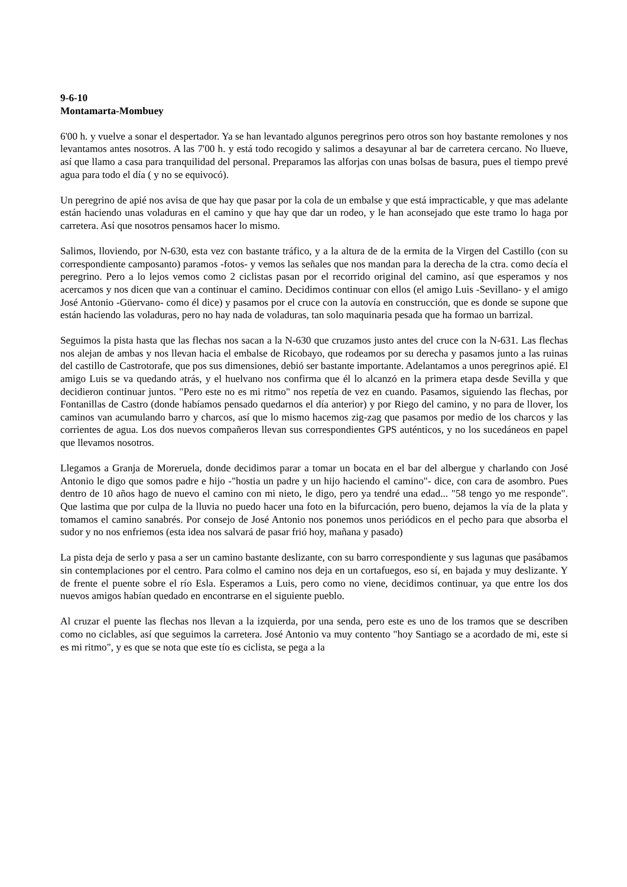9-6-10
Montamarta-Mombuey
6'00 h. y vuelve a sonar el despertador. Ya se han levantado algunos peregrinos pero otros son hoy bastante remolones y nos levantamos antes nosotros. A las 7'00 h. y está todo recogido y salimos a desayunar al bar de carretera cercano. No llueve, así que llamo a casa para tranquilidad del personal. Preparamos las alforjas con unas bolsas de basura, pues el tiempo prevé agua para todo el día ( y no se equivocó).
Un peregrino de apié nos avisa de que hay que pasar por la cola de un embalse y que está impracticable, y que mas adelante están haciendo unas voladuras en el camino y que hay que dar un rodeo, y le han aconsejado que este tramo lo haga por carretera. Así que nosotros pensamos hacer lo mismo.
Salimos, lloviendo, por N-630, esta vez con bastante tráfico, y a la altura de de la ermita de la Virgen del Castillo (con su correspondiente camposanto) paramos -fotos- y vemos las señales que nos mandan para la derecha de la ctra. como decía el peregrino. Pero a lo lejos vemos como 2 ciclistas pasan por el recorrido original del camino, así que esperamos y nos acercamos y nos dicen que van a continuar el camino. Decidimos continuar con ellos (el amigo Luis -Sevillano- y el amigo José Antonio -Güervano- como él dice) y pasamos por el cruce con la autovía en construcción, que es donde se supone que están haciendo las voladuras, pero no hay nada de voladuras, tan solo maquinaria pesada que ha formao un barrizal.
Seguimos la pista hasta que las flechas nos sacan a la N-630 que cruzamos justo antes del cruce con la N-631. Las flechas nos alejan de ambas y nos llevan hacia el embalse de Ricobayo, que rodeamos por su derecha y pasamos junto a las ruinas del castillo de Castrotorafe, que pos sus dimensiones, debió ser bastante importante. Adelantamos a unos peregrinos apié. El amigo Luis se va quedando atrás, y el huelvano nos confirma que él lo alcanzó en la primera etapa desde Sevilla y que decidieron continuar juntos. "Pero este no es mi ritmo" nos repetía de vez en cuando. Pasamos, siguiendo las flechas, por Fontanillas de Castro (donde habíamos pensado quedarnos el día anterior) y por Riego del camino, y no para de llover, los caminos van acumulando barro y charcos, así que lo mismo hacemos zig-zag que pasamos por medio de los charcos y las corrientes de agua. Los dos nuevos compañeros llevan sus correspondientes GPS auténticos, y no los sucedáneos en papel que llevamos nosotros.
Llegamos a Granja de Moreruela, donde decidimos parar a tomar un bocata en el bar del albergue y charlando con José Antonio le digo que somos padre e hijo -"hostia un padre y un hijo haciendo el camino"- dice, con cara de asombro. Pues dentro de 10 años hago de nuevo el camino con mi nieto, le digo, pero ya tendré una edad... "58 tengo yo me responde". Que lastima que por culpa de la lluvia no puedo hacer una foto en la bifurcación, pero bueno, dejamos la vía de la plata y tomamos el camino sanabrés. Por consejo de José Antonio nos ponemos unos periódicos en el pecho para que absorba el sudor y no nos enfriemos (esta idea nos salvará de pasar frió hoy, mañana y pasado)
La pista deja de serlo y pasa a ser un camino bastante deslizante, con su barro correspondiente y sus lagunas que pasábamos sin contemplaciones por el centro. Para colmo el camino nos deja en un cortafuegos, eso sí, en bajada y muy deslizante. Y de frente el puente sobre el río Esla. Esperamos a Luis, pero como no viene, decidimos continuar, ya que entre los dos nuevos amigos habían quedado en encontrarse en el siguiente pueblo.
Al cruzar el puente las flechas nos llevan a la izquierda, por una senda, pero este es uno de los tramos que se describen como no ciclables, así que seguimos la carretera. José Antonio va muy contento "hoy Santiago se a acordado de mi, este si es mi ritmo", y es que se nota que este tío es ciclista, se pega a la